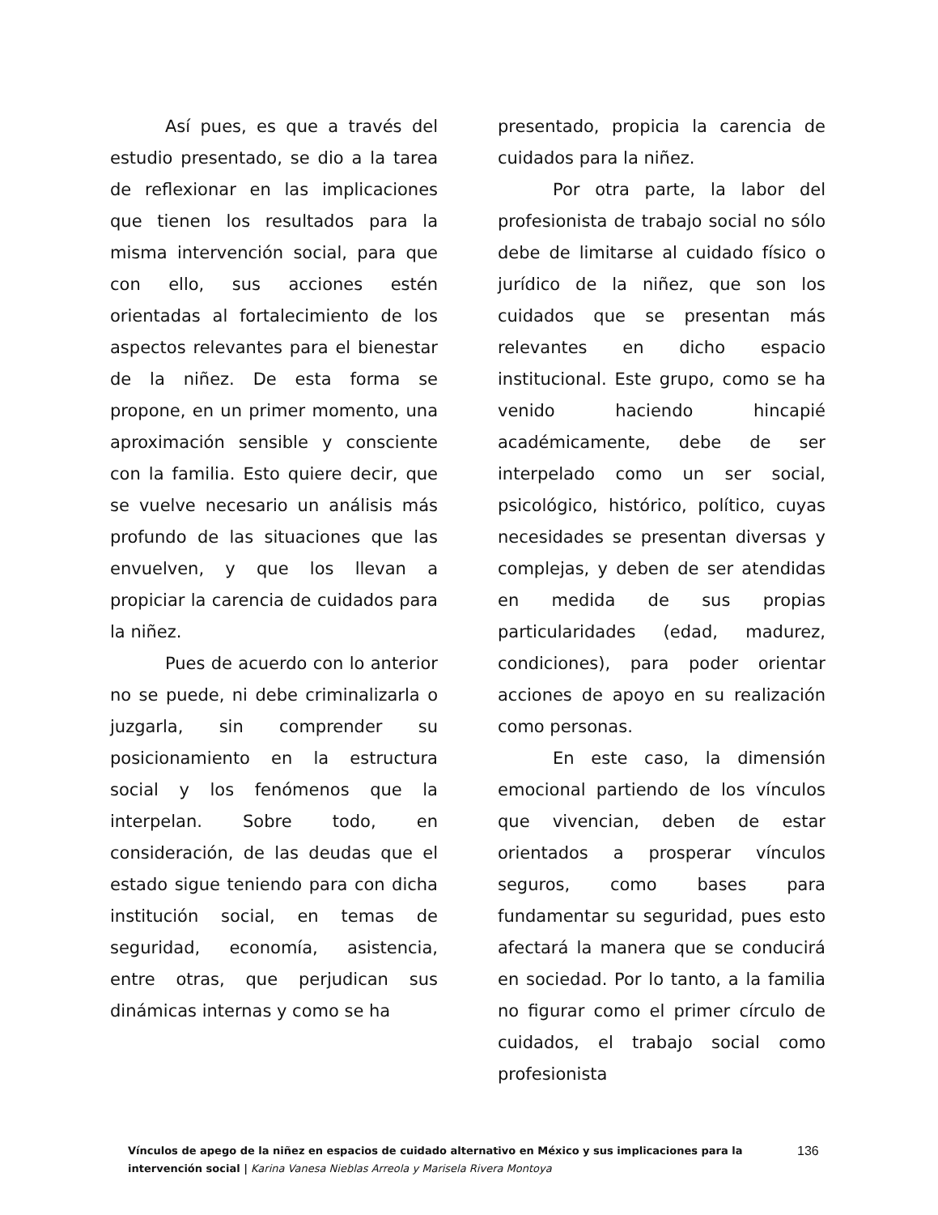Así pues, es que a través del estudio presentado, se dio a la tarea de reflexionar en las implicaciones que tienen los resultados para la misma intervención social, para que con ello, sus acciones estén orientadas al fortalecimiento de los aspectos relevantes para el bienestar de la niñez. De esta forma se propone, en un primer momento, una aproximación sensible y consciente con la familia. Esto quiere decir, que se vuelve necesario un análisis más profundo de las situaciones que las envuelven, y que los llevan a propiciar la carencia de cuidados para la niñez.
Pues de acuerdo con lo anterior no se puede, ni debe criminalizarla o juzgarla, sin comprender su posicionamiento en la estructura social y los fenómenos que la interpelan. Sobre todo, en consideración, de las deudas que el estado sigue teniendo para con dicha institución social, en temas de seguridad, economía, asistencia, entre otras, que perjudican sus dinámicas internas y como se ha
presentado, propicia la carencia de cuidados para la niñez.
Por otra parte, la labor del profesionista de trabajo social no sólo debe de limitarse al cuidado físico o jurídico de la niñez, que son los cuidados que se presentan más relevantes en dicho espacio institucional. Este grupo, como se ha venido haciendo hincapié académicamente, debe de ser interpelado como un ser social, psicológico, histórico, político, cuyas necesidades se presentan diversas y complejas, y deben de ser atendidas en medida de sus propias particularidades (edad, madurez, condiciones), para poder orientar acciones de apoyo en su realización como personas.
En este caso, la dimensión emocional partiendo de los vínculos que vivencian, deben de estar orientados a prosperar vínculos seguros, como bases para fundamentar su seguridad, pues esto afectará la manera que se conducirá en sociedad. Por lo tanto, a la familia no figurar como el primer círculo de cuidados, el trabajo social como profesionista
Vínculos de apego de la niñez en espacios de cuidado alternativo en México y sus implicaciones para la intervención social | Karina Vanesa Nieblas Arreola y Marisela Rivera Montoya
136